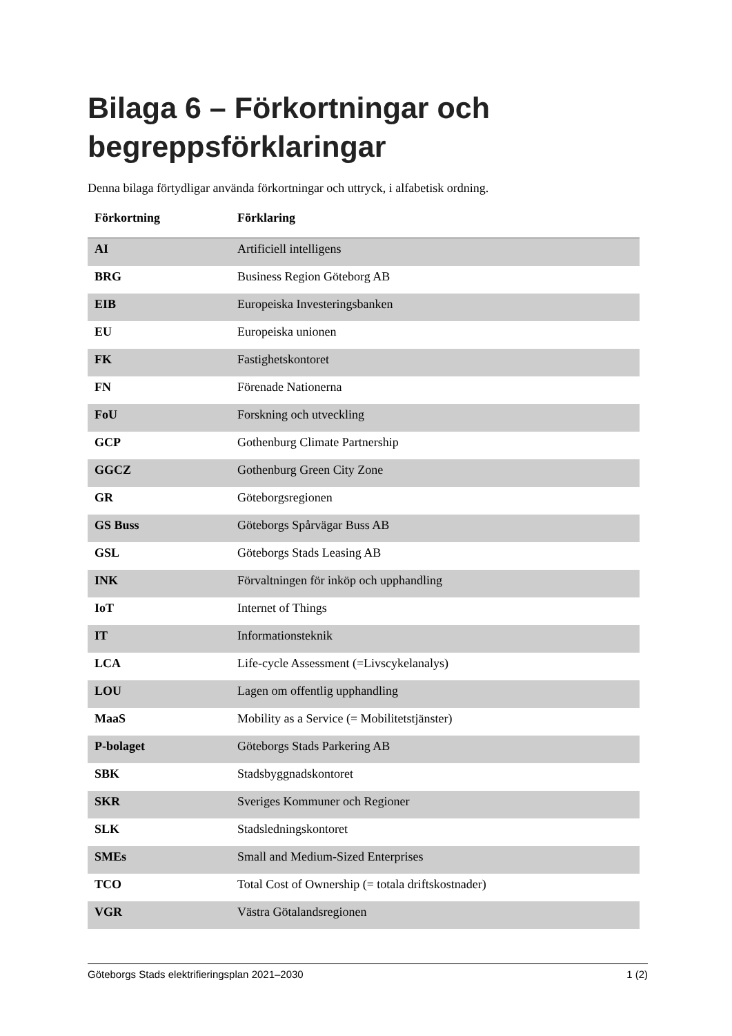Bilaga 6 – Förkortningar och begreppsförklaringar
Denna bilaga förtydligar använda förkortningar och uttryck, i alfabetisk ordning.
| Förkortning | Förklaring |
| --- | --- |
| AI | Artificiell intelligens |
| BRG | Business Region Göteborg AB |
| EIB | Europeiska Investeringsbanken |
| EU | Europeiska unionen |
| FK | Fastighetskontoret |
| FN | Förenade Nationerna |
| FoU | Forskning och utveckling |
| GCP | Gothenburg Climate Partnership |
| GGCZ | Gothenburg Green City Zone |
| GR | Göteborgsregionen |
| GS Buss | Göteborgs Spårvägar Buss AB |
| GSL | Göteborgs Stads Leasing AB |
| INK | Förvaltningen för inköp och upphandling |
| IoT | Internet of Things |
| IT | Informationsteknik |
| LCA | Life-cycle Assessment (=Livscykelanalys) |
| LOU | Lagen om offentlig upphandling |
| MaaS | Mobility as a Service (= Mobilitetstjänster) |
| P-bolaget | Göteborgs Stads Parkering AB |
| SBK | Stadsbyggnadskontoret |
| SKR | Sveriges Kommuner och Regioner |
| SLK | Stadsledningskontoret |
| SMEs | Small and Medium-Sized Enterprises |
| TCO | Total Cost of Ownership (= totala driftskostnader) |
| VGR | Västra Götalandsregionen |
Göteborgs Stads elektrifieringsplan 2021–2030 1 (2)